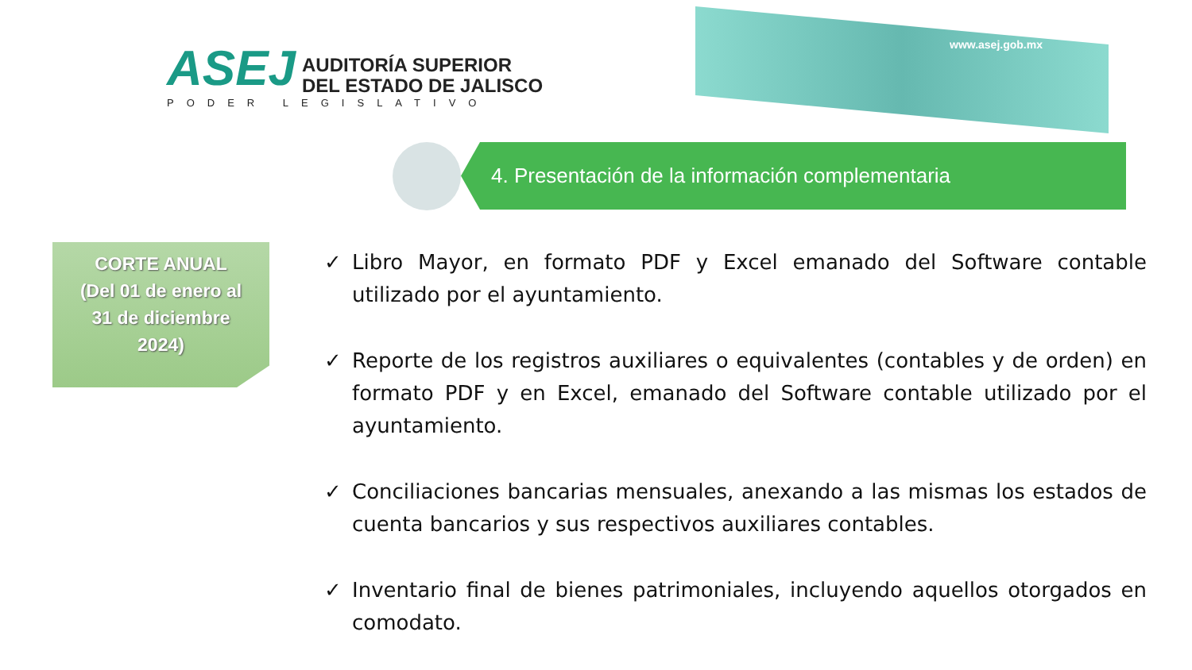www.asej.gob.mx
ASEJ AUDITORÍA SUPERIOR
DEL ESTADO DE JALISCO
PODER LEGISLATIVO
4. Presentación de la información complementaria
CORTE ANUAL
(Del 01 de enero al
31 de diciembre
2024)
✓ Libro Mayor, en formato PDF y Excel emanado del Software contable utilizado por el ayuntamiento.
✓ Reporte de los registros auxiliares o equivalentes (contables y de orden) en formato PDF y en Excel, emanado del Software contable utilizado por el ayuntamiento.
✓ Conciliaciones bancarias mensuales, anexando a las mismas los estados de cuenta bancarios y sus respectivos auxiliares contables.
✓ Inventario final de bienes patrimoniales, incluyendo aquellos otorgados en comodato.